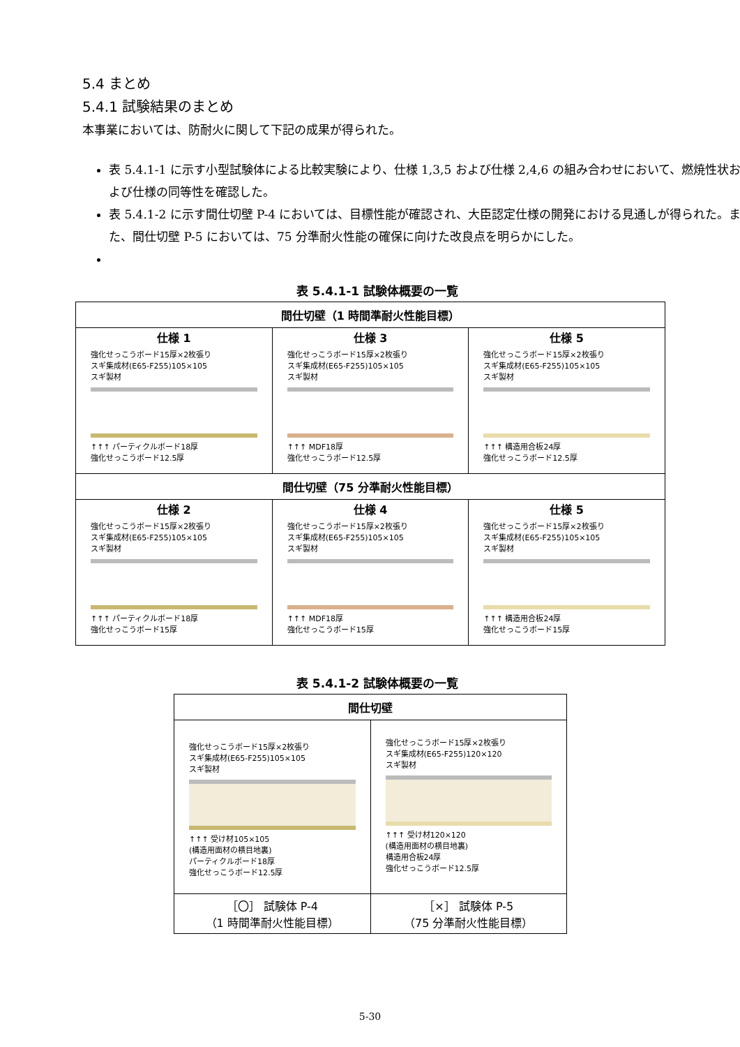5.4 まとめ
5.4.1 試験結果のまとめ
本事業においては、防耐火に関して下記の成果が得られた。
表 5.4.1-1 に示す小型試験体による比較実験により、仕様 1,3,5 および仕様 2,4,6 の組み合わせにおいて、燃焼性状および仕様の同等性を確認した。
表 5.4.1-2 に示す間仕切壁 P-4 においては、目標性能が確認され、大臣認定仕様の開発における見通しが得られた。また、間仕切壁 P-5 においては、75 分準耐火性能の確保に向けた改良点を明らかにした。
表 5.4.1-1 試験体概要の一覧
| 間仕切壁（1 時間準耐火性能目標） | | |
| --- | --- | --- |
| 仕様 1 強化せっこうボード15厚×2枚張り スギ集成材(E65-F255)105×105 スギ製材 ↑↑↑ パーティクルボード18厚 強化せっこうボード12.5厚 | 仕様 3 強化せっこうボード15厚×2枚張り スギ集成材(E65-F255)105×105 スギ製材 ↑↑↑ MDF18厚 強化せっこうボード12.5厚 | 仕様 5 強化せっこうボード15厚×2枚張り スギ集成材(E65-F255)105×105 スギ製材 ↑↑↑ 構造用合板24厚 強化せっこうボード12.5厚 |
| 間仕切壁（75 分準耐火性能目標） | | |
| 仕様 2 強化せっこうボード15厚×2枚張り スギ集成材(E65-F255)105×105 スギ製材 ↑↑↑ パーティクルボード18厚 強化せっこうボード15厚 | 仕様 4 強化せっこうボード15厚×2枚張り スギ集成材(E65-F255)105×105 スギ製材 ↑↑↑ MDF18厚 強化せっこうボード15厚 | 仕様 5 強化せっこうボード15厚×2枚張り スギ集成材(E65-F255)105×105 スギ製材 ↑↑↑ 構造用合板24厚 強化せっこうボード15厚 |
表 5.4.1-2 試験体概要の一覧
| 間仕切壁 | |
| --- | --- |
| 強化せっこうボード15厚×2枚張り スギ集成材(E65-F255)105×105 スギ製材 ↑↑↑ 受け材105×105 (構造用面材の横目地裏) パーティクルボード18厚 強化せっこうボード12.5厚 | 強化せっこうボード15厚×2枚張り スギ集成材(E65-F255)120×120 スギ製材 ↑↑↑ 受け材120×120 (構造用面材の横目地裏) 構造用合板24厚 強化せっこうボード12.5厚 |
| ［〇］ 試験体 P-4 （1 時間準耐火性能目標） | ［×］ 試験体 P-5 （75 分準耐火性能目標） |
5-30